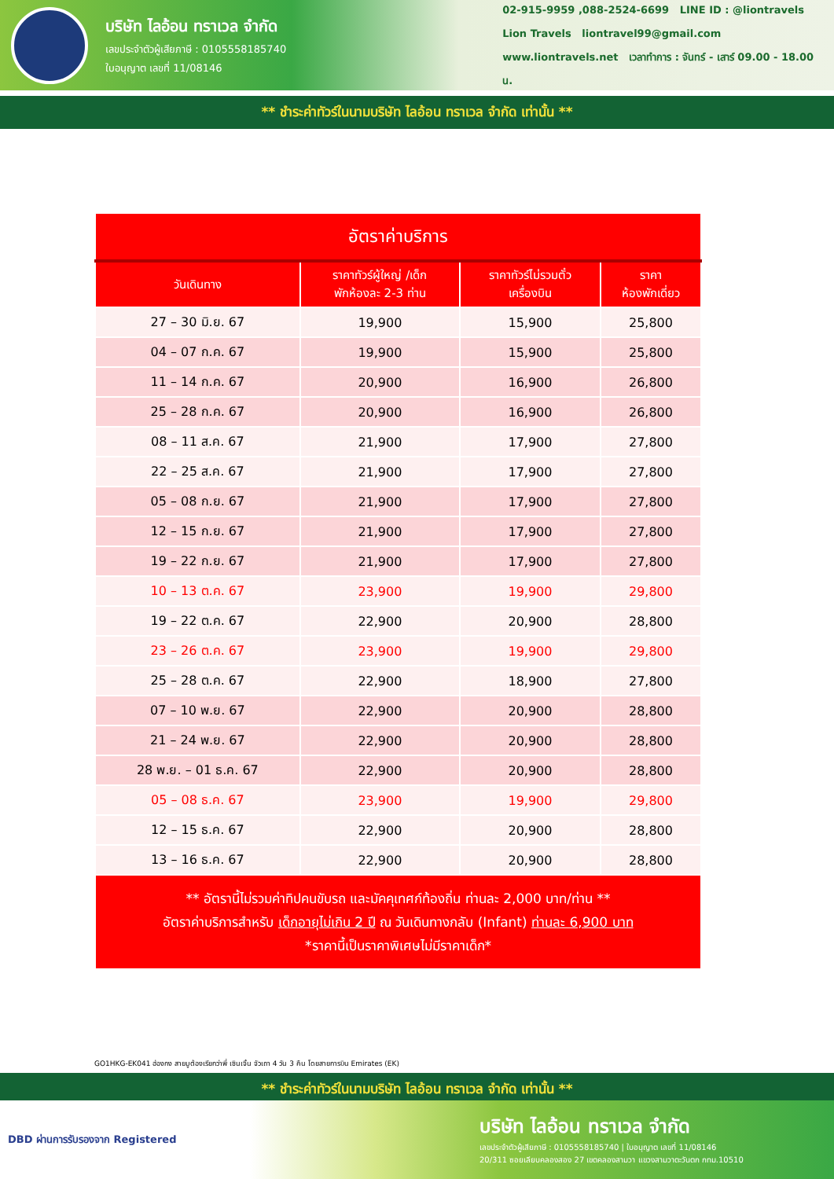บริษัท ไลอ้อน ทราเวล จำกัด
เลขประจำตัวผู้เสียภาษี : 0105558185740
ใบอนุญาต เลขที่ 11/08146
02-915-9959 ,088-2524-6699 LINE ID : @liontravels
Lion Travels liontravel99@gmail.com
www.liontravels.net เวลาทำการ : จันทร์ - เสาร์ 09.00 - 18.00 น.
** ชำระค่าทัวร์ในนามบริษัท ไลอ้อน ทราเวล จำกัด เท่านั้น **
| อัตราค่าบริการ | | | |
| --- | --- | --- | --- |
| วันเดินทาง | ราคาทัวร์ผู้ใหญ่ /เด็ก พักห้องละ 2-3 ท่าน | ราคาทัวร์ไม่รวมตั๋ว เครื่องบิน | ราคา ห้องพักเดี่ยว |
| 27 – 30 มิ.ย. 67 | 19,900 | 15,900 | 25,800 |
| 04 – 07 ก.ค. 67 | 19,900 | 15,900 | 25,800 |
| 11 – 14 ก.ค. 67 | 20,900 | 16,900 | 26,800 |
| 25 – 28 ก.ค. 67 | 20,900 | 16,900 | 26,800 |
| 08 – 11 ส.ค. 67 | 21,900 | 17,900 | 27,800 |
| 22 – 25 ส.ค. 67 | 21,900 | 17,900 | 27,800 |
| 05 – 08 ก.ย. 67 | 21,900 | 17,900 | 27,800 |
| 12 – 15 ก.ย. 67 | 21,900 | 17,900 | 27,800 |
| 19 – 22 ก.ย. 67 | 21,900 | 17,900 | 27,800 |
| 10 – 13 ต.ค. 67 | 23,900 | 19,900 | 29,800 |
| 19 – 22 ต.ค. 67 | 22,900 | 20,900 | 28,800 |
| 23 – 26 ต.ค. 67 | 23,900 | 19,900 | 29,800 |
| 25 – 28 ต.ค. 67 | 22,900 | 18,900 | 27,800 |
| 07 – 10 พ.ย. 67 | 22,900 | 20,900 | 28,800 |
| 21 – 24 พ.ย. 67 | 22,900 | 20,900 | 28,800 |
| 28 พ.ย. – 01 ธ.ค. 67 | 22,900 | 20,900 | 28,800 |
| 05 – 08 ธ.ค. 67 | 23,900 | 19,900 | 29,800 |
| 12 – 15 ธ.ค. 67 | 22,900 | 20,900 | 28,800 |
| 13 – 16 ธ.ค. 67 | 22,900 | 20,900 | 28,800 |
| ** อัตรานี้ไม่รวมค่าทิปคนขับรถ และมัคคุเทศก์ท้องถิ่น ท่านละ 2,000 บาท/ท่าน ** อัตราค่าบริการสำหรับ เด็กอายุไม่เกิน 2 ปี ณ วันเดินทางกลับ (Infant) ท่านละ 6,900 บาท *ราคานี้เป็นราคาพิเศษไม่มีราคาเด็ก* | | | |
GO1HKG-EK041 ฮ่องกง สายมูต้องเรียกว่าพี่ เซินเจิ้น จัวเถา 4 วัน 3 คืน โดยสายการบิน Emirates (EK)
** ชำระค่าทัวร์ในนามบริษัท ไลอ้อน ทราเวล จำกัด เท่านั้น **
DBD ผ่านการรับรองจาก Registered
บริษัท ไลอ้อน ทราเวล จำกัด
เลขประจำตัวผู้เสียภาษี : 0105558185740 | ใบอนุญาต เลขที่ 11/08146
20/311 ซอยเลียบคลองสอง 27 เขตคลองสามวา แขวงสามวาตะวันตก กทม.10510